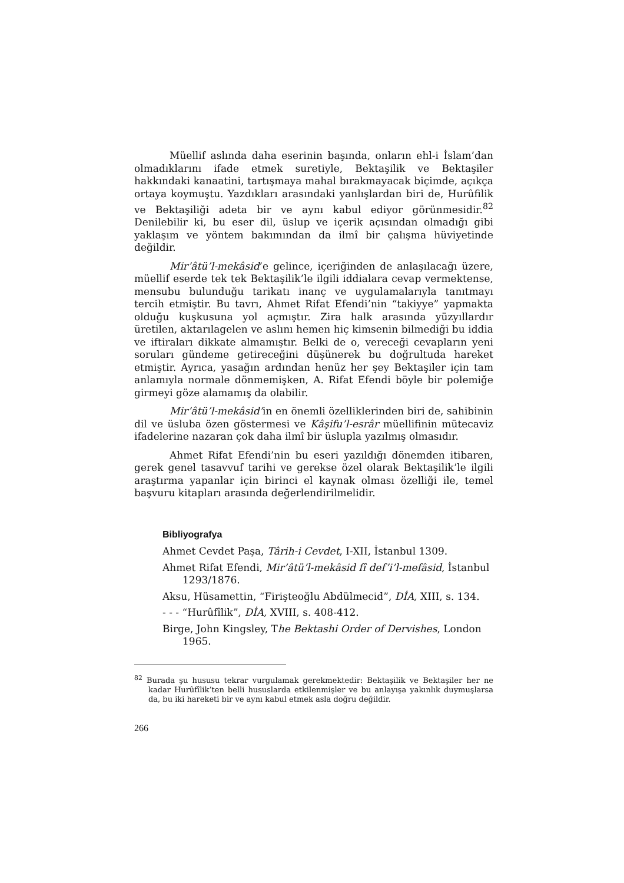Müellif aslında daha eserinin başında, onların ehl-i İslam’dan olmadıklarını ifade etmek suretiyle, Bektaşilik ve Bektaşiler hakkındaki kanaatini, tartışmaya mahal bırakmayacak biçimde, açıkça ortaya koymuştu. Yazdıkları arasındaki yanlışlardan biri de, Hurûfilik ve Bektaşiliği adeta bir ve aynı kabul ediyor görünmesidir.<sup>82</sup> Denilebilir ki, bu eser dil, üslup ve içerik açısından olmadığı gibi yaklaşım ve yöntem bakımından da ilmî bir çalışma hüviyetinde değildir.
Mir’âtü’l-mekâsid’e gelince, içeriğinden de anlaşılacağı üzere, müellif eserde tek tek Bektaşilik’le ilgili iddialara cevap vermektense, mensubu bulunduğu tarikatı inanç ve uygulamalarıyla tanıtmayı tercih etmiştir. Bu tavrı, Ahmet Rifat Efendi’nin “takiyye” yapmakta olduğu kuşkusuna yol açmıştır. Zira halk arasında yüzyıllardır üretilen, aktarılagelen ve aslını hemen hiç kimsenin bilmediği bu iddia ve iftiraları dikkate almamıştır. Belki de o, vereceği cevapların yeni soruları gündeme getireceğini düşünerek bu doğrultuda hareket etmiştir. Ayrıca, yasağın ardından henüz her şey Bektaşiler için tam anlamıyla normale dönmemişken, A. Rifat Efendi böyle bir polemiğe girmeyi göze alamamış da olabilir.
Mir’âtü’l-mekâsid’in en önemli özelliklerinden biri de, sahibinin dil ve üsluba özen göstermesi ve Kâşifu’l-esrâr müellifinin mütecaviz ifadelerine nazaran çok daha ilmî bir üslupla yazılmış olmasıdır.
Ahmet Rifat Efendi’nin bu eseri yazıldığı dönemden itibaren, gerek genel tasavvuf tarihi ve gerekse özel olarak Bektaşilik’le ilgili araştırma yapanlar için birinci el kaynak olması özelliği ile, temel başvuru kitapları arasında değerlendirilmelidir.
Bibliyografya
Ahmet Cevdet Paşa, Târih-i Cevdet, I-XII, İstanbul 1309.
Ahmet Rifat Efendi, Mir’âtü’l-mekâsid fî def’i’l-mefâsid, İstanbul 1293/1876.
Aksu, Hüsamettin, “Firişteoğlu Abdülmecid”, DİA, XIII, s. 134.
- - - “Hurûfîlik”, DİA, XVIII, s. 408-412.
Birge, John Kingsley, The Bektashi Order of Dervishes, London 1965.
<sup>82</sup> Burada şu hususu tekrar vurgulamak gerekmektedir: Bektaşilik ve Bektaşiler her ne kadar Hurûfîlik’ten belli hususlarda etkilenmişler ve bu anlayışa yakınlık duymuşlarsa da, bu iki hareketi bir ve aynı kabul etmek asla doğru değildir.
266